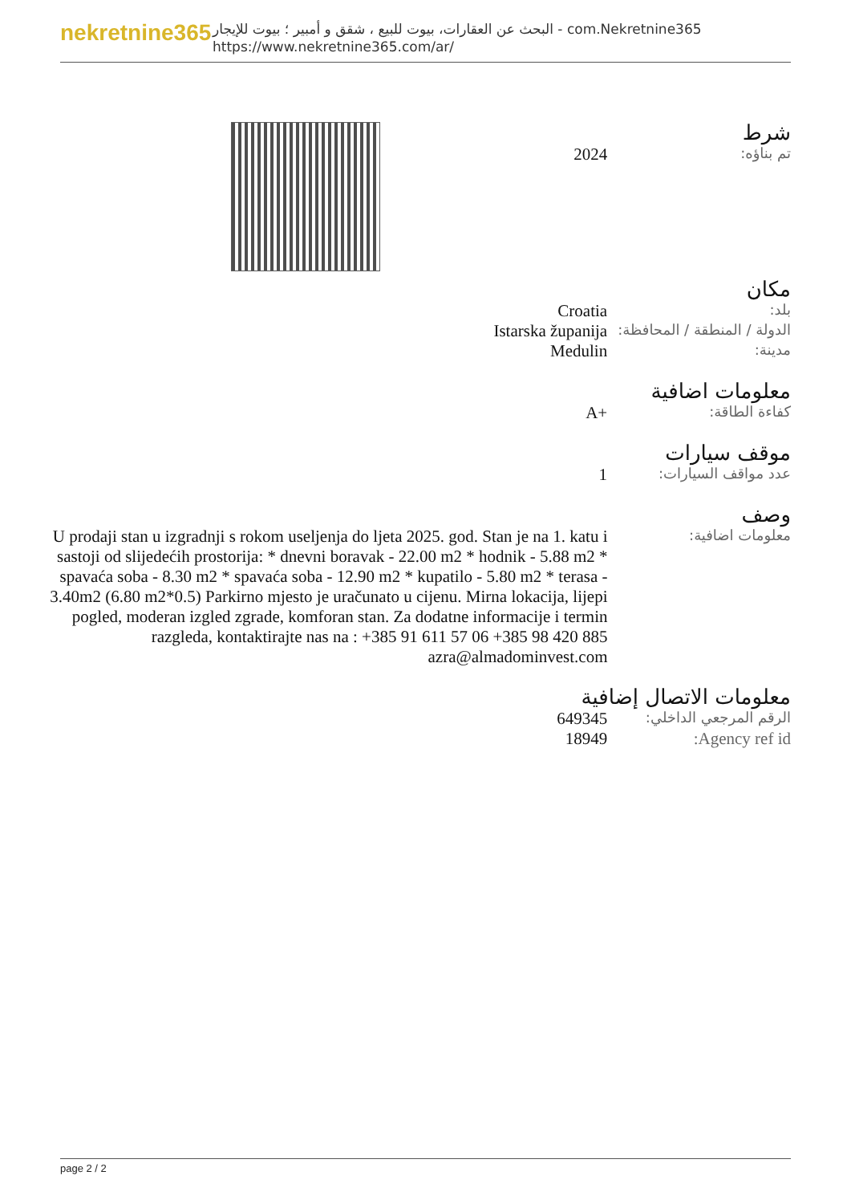nekretnine365
البحث عن العقارات، بيوت للبيع ، شقق و أمبير ؛ بيوت للإيجار - com.Nekretnine365
https://www.nekretnine365.com/ar/
شرط
| تم بناؤه: | 2024 |
مكان
| بلد: | Croatia |
| الدولة / المنطقة / المحافظة: | Istarska županija |
| مدينة: | Medulin |
معلومات اضافية
| كفاءة الطاقة: | A+ |
موقف سيارات
| عدد مواقف السيارات: | 1 |
وصف
| معلومات اضافية: | U prodaji stan u izgradnji s rokom useljenja do ljeta 2025. god. Stan je na 1. katu i sastoji od slijedećih prostorija: * dnevni boravak - 22.00 m2 * hodnik - 5.88 m2 * spavaća soba - 8.30 m2 * spavaća soba - 12.90 m2 * kupatilo - 5.80 m2 * terasa - 3.40m2 (6.80 m2*0.5) Parkirno mjesto je uračunato u cijenu. Mirna lokacija, lijepi pogled, moderan izgled zgrade, komforan stan. Za dodatne informacije i termin razgleda, kontaktirajte nas na : +385 91 611 57 06 +385 98 420 885 azra@almadominvest.com |
معلومات الاتصال إضافية
| الرقم المرجعي الداخلي: | 649345 |
| Agency ref id: | 18949 |
page 2 / 2